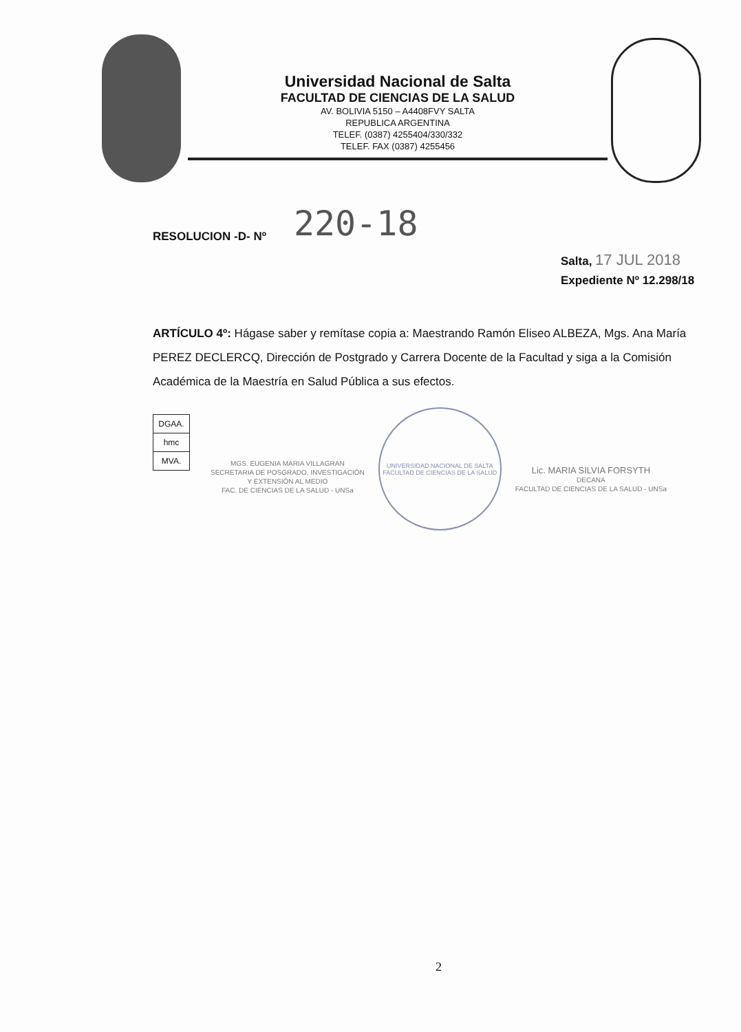Universidad Nacional de Salta
FACULTAD DE CIENCIAS DE LA SALUD
AV. BOLIVIA 5150 – A4408FVY SALTA
REPUBLICA ARGENTINA
TELEF. (0387) 4255404/330/332
TELEF. FAX (0387) 4255456
RESOLUCION -D- Nº 220-18
Salta, 17 JUL 2018
Expediente Nº 12.298/18
ARTÍCULO 4º: Hágase saber y remítase copia a: Maestrando Ramón Eliseo ALBEZA, Mgs. Ana María PEREZ DECLERCQ, Dirección de Postgrado y Carrera Docente de la Facultad y siga a la Comisión Académica de la Maestría en Salud Pública a sus efectos.
| DGAA. |
| hmc |
| MVA. |
MGS. EUGENIA MARIA VILLAGRAN
SECRETARIA DE POSGRADO, INVESTIGACIÓN
Y EXTENSIÓN AL MEDIO
FAC. DE CIENCIAS DE LA SALUD - UNSa
UNIVERSIDAD NACIONAL DE SALTA
FACULTAD DE CIENCIAS DE LA SALUD
Lic. MARIA SILVIA FORSYTH
DECANA
FACULTAD DE CIENCIAS DE LA SALUD - UNSa
2